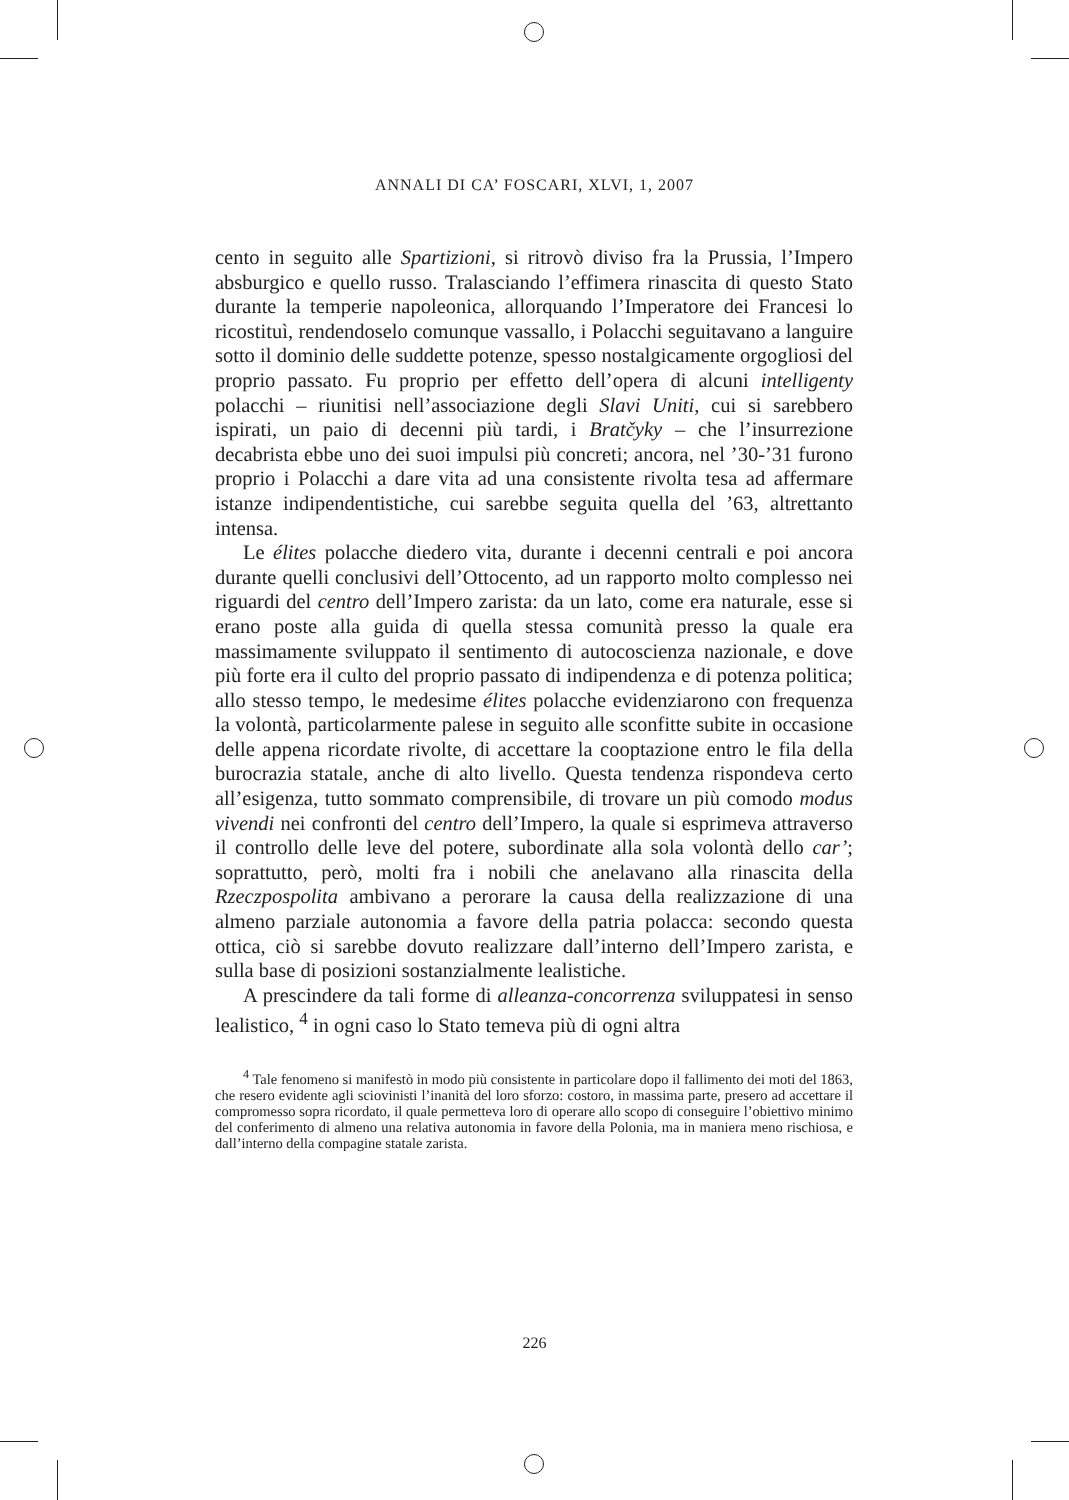ANNALI DI CA’ FOSCARI, XLVI, 1, 2007
cento in seguito alle Spartizioni, si ritrovò diviso fra la Prussia, l’Impero absburgico e quello russo. Tralasciando l’effimera rinascita di questo Stato durante la temperie napoleonica, allorquando l’Imperatore dei Francesi lo ricostituì, rendendoselo comunque vassallo, i Polacchi seguitavano a languire sotto il dominio delle suddette potenze, spesso nostalgicamente orgogliosi del proprio passato. Fu proprio per effetto dell’opera di alcuni intelligenty polacchi – riunitisi nell’associazione degli Slavi Uniti, cui si sarebbero ispirati, un paio di decenni più tardi, i Bratčyky – che l’insurrezione decabrista ebbe uno dei suoi impulsi più concreti; ancora, nel ’30-’31 furono proprio i Polacchi a dare vita ad una consistente rivolta tesa ad affermare istanze indipendentistiche, cui sarebbe seguita quella del ’63, altrettanto intensa.
Le élites polacche diedero vita, durante i decenni centrali e poi ancora durante quelli conclusivi dell’Ottocento, ad un rapporto molto complesso nei riguardi del centro dell’Impero zarista: da un lato, come era naturale, esse si erano poste alla guida di quella stessa comunità presso la quale era massimamente sviluppato il sentimento di autocoscienza nazionale, e dove più forte era il culto del proprio passato di indipendenza e di potenza politica; allo stesso tempo, le medesime élites polacche evidenziarono con frequenza la volontà, particolarmente palese in seguito alle sconfitte subite in occasione delle appena ricordate rivolte, di accettare la cooptazione entro le fila della burocrazia statale, anche di alto livello. Questa tendenza rispondeva certo all’esigenza, tutto sommato comprensibile, di trovare un più comodo modus vivendi nei confronti del centro dell’Impero, la quale si esprimeva attraverso il controllo delle leve del potere, subordinate alla sola volontà dello car’; soprattutto, però, molti fra i nobili che anelavano alla rinascita della Rzeczpospolita ambivano a perorare la causa della realizzazione di una almeno parziale autonomia a favore della patria polacca: secondo questa ottica, ciò si sarebbe dovuto realizzare dall’interno dell’Impero zarista, e sulla base di posizioni sostanzialmente lealistiche.
A prescindere da tali forme di alleanza-concorrenza sviluppatesi in senso lealistico, <sup>4</sup> in ogni caso lo Stato temeva più di ogni altra
<sup>4</sup> Tale fenomeno si manifestò in modo più consistente in particolare dopo il fallimento dei moti del 1863, che resero evidente agli sciovinisti l’inanità del loro sforzo: costoro, in massima parte, presero ad accettare il compromesso sopra ricordato, il quale permetteva loro di operare allo scopo di conseguire l’obiettivo minimo del conferimento di almeno una relativa autonomia in favore della Polonia, ma in maniera meno rischiosa, e dall’interno della compagine statale zarista.
226